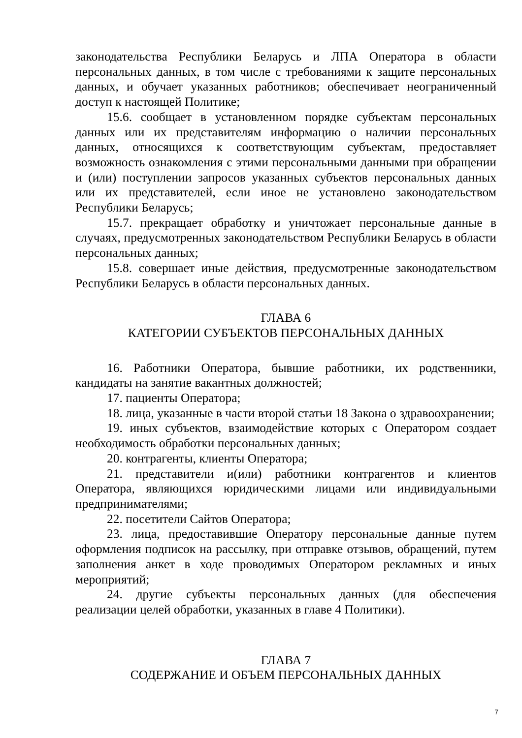законодательства Республики Беларусь и ЛПА Оператора в области персональных данных, в том числе с требованиями к защите персональных данных, и обучает указанных работников; обеспечивает неограниченный доступ к настоящей Политике;
15.6. сообщает в установленном порядке субъектам персональных данных или их представителям информацию о наличии персональных данных, относящихся к соответствующим субъектам, предоставляет возможность ознакомления с этими персональными данными при обращении и (или) поступлении запросов указанных субъектов персональных данных или их представителей, если иное не установлено законодательством Республики Беларусь;
15.7. прекращает обработку и уничтожает персональные данные в случаях, предусмотренных законодательством Республики Беларусь в области персональных данных;
15.8. совершает иные действия, предусмотренные законодательством Республики Беларусь в области персональных данных.
ГЛАВА 6
КАТЕГОРИИ СУБЪЕКТОВ ПЕРСОНАЛЬНЫХ ДАННЫХ
16. Работники Оператора, бывшие работники, их родственники, кандидаты на занятие вакантных должностей;
17. пациенты Оператора;
18. лица, указанные в части второй статьи 18 Закона о здравоохранении;
19. иных субъектов, взаимодействие которых с Оператором создает необходимость обработки персональных данных;
20. контрагенты, клиенты Оператора;
21. представители и(или) работники контрагентов и клиентов Оператора, являющихся юридическими лицами или индивидуальными предпринимателями;
22. посетители Сайтов Оператора;
23. лица, предоставившие Оператору персональные данные путем оформления подписок на рассылку, при отправке отзывов, обращений, путем заполнения анкет в ходе проводимых Оператором рекламных и иных мероприятий;
24. другие субъекты персональных данных (для обеспечения реализации целей обработки, указанных в главе 4 Политики).
ГЛАВА 7
СОДЕРЖАНИЕ И ОБЪЕМ ПЕРСОНАЛЬНЫХ ДАННЫХ
7